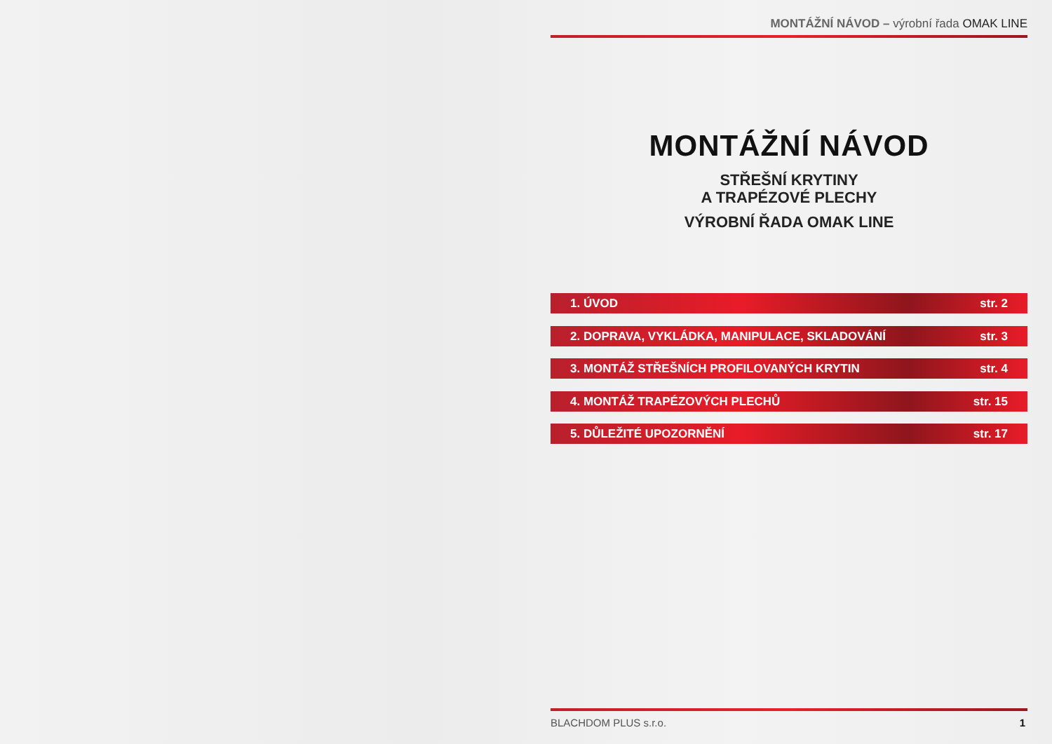MONTÁŽNÍ NÁVOD – výrobní řada OMAK LINE
MONTÁŽNÍ NÁVOD
STŘEŠNÍ KRYTINY
A TRAPÉZOVÉ PLECHY
VÝROBNÍ ŘADA OMAK LINE
1. ÚVOD str. 2
2. DOPRAVA, VYKLÁDKA, MANIPULACE, SKLADOVÁNÍ str. 3
3. MONTÁŽ STŘEŠNÍCH PROFILOVANÝCH KRYTIN str. 4
4. MONTÁŽ TRAPÉZOVÝCH PLECHŮ str. 15
5. DŮLEŽITÉ UPOZORNĚNÍ str. 17
BLACHDOM PLUS s.r.o. 1